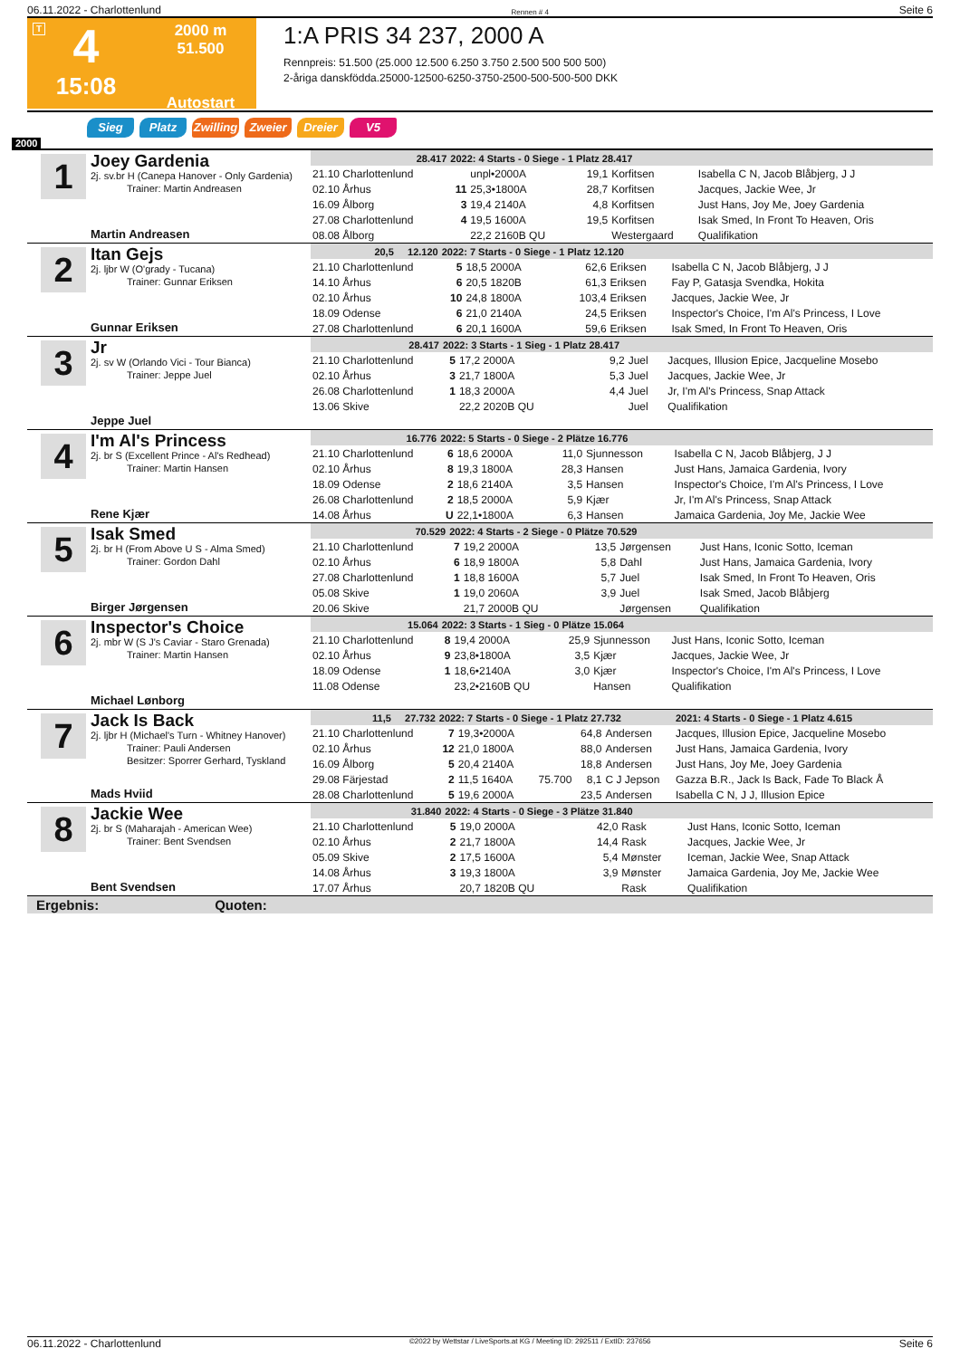06.11.2022 - Charlottenlund Rennen # 4 Seite 6
T
4
15:08
2000 m
51.500
Autostart
1:A PRIS 34 237, 2000 A
Rennpreis: 51.500 (25.000 12.500 6.250 3.750 2.500 500 500 500)
2-åriga danskfödda.25000-12500-6250-3750-2500-500-500-500 DKK
Sieg Platz Zwilling Zweier Dreier V5
2000
1
Joey Gardenia
2j. sv.br H (Canepa Hanover - Only Gardenia)
Trainer: Martin Andreasen
Martin Andreasen
| 28.417 | 2022: 4 Starts - 0 Siege - 1 Platz 28.417 | | | | | |
| --- | --- | --- | --- | --- | --- | --- |
| 21.10 Charlottenlund | | unpl•2000A | | 19,1 | Korfitsen | Isabella C N, Jacob Blåbjerg, J J |
| 02.10 Århus | 11 | 25,3•1800A | | 28,7 | Korfitsen | Jacques, Jackie Wee, Jr |
| 16.09 Ålborg | 3 | 19,4 2140A | | 4,8 | Korfitsen | Just Hans, Joy Me, Joey Gardenia |
| 27.08 Charlottenlund | 4 | 19,5 1600A | | 19,5 | Korfitsen | Isak Smed, In Front To Heaven, Oris |
| 08.08 Ålborg | | 22,2 2160B QU | | | Westergaard | Qualifikation |
2
Itan Gejs
2j. ljbr W (O'grady - Tucana)
Trainer: Gunnar Eriksen
Gunnar Eriksen
| 20,5 12.120 | 2022: 7 Starts - 0 Siege - 1 Platz 12.120 | | | | | |
| --- | --- | --- | --- | --- | --- | --- |
| 21.10 Charlottenlund | 5 | 18,5 2000A | | 62,6 | Eriksen | Isabella C N, Jacob Blåbjerg, J J |
| 14.10 Århus | 6 | 20,5 1820B | | 61,3 | Eriksen | Fay P, Gatasja Svendka, Hokita |
| 02.10 Århus | 10 | 24,8 1800A | | 103,4 | Eriksen | Jacques, Jackie Wee, Jr |
| 18.09 Odense | 6 | 21,0 2140A | | 24,5 | Eriksen | Inspector's Choice, I'm Al's Princess, I Love |
| 27.08 Charlottenlund | 6 | 20,1 1600A | | 59,6 | Eriksen | Isak Smed, In Front To Heaven, Oris |
3
Jr
2j. sv W (Orlando Vici - Tour Bianca)
Trainer: Jeppe Juel
Jeppe Juel
| 28.417 | 2022: 3 Starts - 1 Sieg - 1 Platz 28.417 | | | | | |
| --- | --- | --- | --- | --- | --- | --- |
| 21.10 Charlottenlund | 5 | 17,2 2000A | | 9,2 | Juel | Jacques, Illusion Epice, Jacqueline Mosebo |
| 02.10 Århus | 3 | 21,7 1800A | | 5,3 | Juel | Jacques, Jackie Wee, Jr |
| 26.08 Charlottenlund | 1 | 18,3 2000A | | 4,4 | Juel | Jr, I'm Al's Princess, Snap Attack |
| 13.06 Skive | | 22,2 2020B QU | | | Juel | Qualifikation |
4
I'm Al's Princess
2j. br S (Excellent Prince - Al's Redhead)
Trainer: Martin Hansen
Rene Kjær
| 16.776 | 2022: 5 Starts - 0 Siege - 2 Plätze 16.776 | | | | | |
| --- | --- | --- | --- | --- | --- | --- |
| 21.10 Charlottenlund | 6 | 18,6 2000A | | 11,0 | Sjunnesson | Isabella C N, Jacob Blåbjerg, J J |
| 02.10 Århus | 8 | 19,3 1800A | | 28,3 | Hansen | Just Hans, Jamaica Gardenia, Ivory |
| 18.09 Odense | 2 | 18,6 2140A | | 3,5 | Hansen | Inspector's Choice, I'm Al's Princess, I Love |
| 26.08 Charlottenlund | 2 | 18,5 2000A | | 5,9 | Kjær | Jr, I'm Al's Princess, Snap Attack |
| 14.08 Århus | U | 22,1•1800A | | 6,3 | Hansen | Jamaica Gardenia, Joy Me, Jackie Wee |
5
Isak Smed
2j. br H (From Above U S - Alma Smed)
Trainer: Gordon Dahl
Birger Jørgensen
| 70.529 | 2022: 4 Starts - 2 Siege - 0 Plätze 70.529 | | | | | |
| --- | --- | --- | --- | --- | --- | --- |
| 21.10 Charlottenlund | 7 | 19,2 2000A | | 13,5 | Jørgensen | Just Hans, Iconic Sotto, Iceman |
| 02.10 Århus | 6 | 18,9 1800A | | 5,8 | Dahl | Just Hans, Jamaica Gardenia, Ivory |
| 27.08 Charlottenlund | 1 | 18,8 1600A | | 5,7 | Juel | Isak Smed, In Front To Heaven, Oris |
| 05.08 Skive | 1 | 19,0 2060A | | 3,9 | Juel | Isak Smed, Jacob Blåbjerg |
| 20.06 Skive | | 21,7 2000B QU | | | Jørgensen | Qualifikation |
6
Inspector's Choice
2j. mbr W (S J's Caviar - Staro Grenada)
Trainer: Martin Hansen
Michael Lønborg
| 15.064 | 2022: 3 Starts - 1 Sieg - 0 Plätze 15.064 | | | | | |
| --- | --- | --- | --- | --- | --- | --- |
| 21.10 Charlottenlund | 8 | 19,4 2000A | | 25,9 | Sjunnesson | Just Hans, Iconic Sotto, Iceman |
| 02.10 Århus | 9 | 23,8•1800A | | 3,5 | Kjær | Jacques, Jackie Wee, Jr |
| 18.09 Odense | 1 | 18,6•2140A | | 3,0 | Kjær | Inspector's Choice, I'm Al's Princess, I Love |
| 11.08 Odense | | 23,2•2160B QU | | | Hansen | Qualifikation |
7
Jack Is Back
2j. ljbr H (Michael's Turn - Whitney Hanover)
Trainer: Pauli Andersen
Besitzer: Sporrer Gerhard, Tyskland
Mads Hviid
| 11,5 27.732 | 2022: 7 Starts - 0 Siege - 1 Platz 27.732 | | | | | 2021: 4 Starts - 0 Siege - 1 Platz 4.615 |
| --- | --- | --- | --- | --- | --- | --- |
| 21.10 Charlottenlund | 7 | 19,3•2000A | | 64,8 | Andersen | Jacques, Illusion Epice, Jacqueline Mosebo |
| 02.10 Århus | 12 | 21,0 1800A | | 88,0 | Andersen | Just Hans, Jamaica Gardenia, Ivory |
| 16.09 Ålborg | 5 | 20,4 2140A | | 18,8 | Andersen | Just Hans, Joy Me, Joey Gardenia |
| 29.08 Färjestad | 2 | 11,5 1640A | 75.700 | 8,1 | C J Jepson | Gazza B.R., Jack Is Back, Fade To Black Å |
| 28.08 Charlottenlund | 5 | 19,6 2000A | | 23,5 | Andersen | Isabella C N, J J, Illusion Epice |
8
Jackie Wee
2j. br S (Maharajah - American Wee)
Trainer: Bent Svendsen
Bent Svendsen
| 31.840 | 2022: 4 Starts - 0 Siege - 3 Plätze 31.840 | | | | | |
| --- | --- | --- | --- | --- | --- | --- |
| 21.10 Charlottenlund | 5 | 19,0 2000A | | 42,0 | Rask | Just Hans, Iconic Sotto, Iceman |
| 02.10 Århus | 2 | 21,7 1800A | | 14,4 | Rask | Jacques, Jackie Wee, Jr |
| 05.09 Skive | 2 | 17,5 1600A | | 5,4 | Mønster | Iceman, Jackie Wee, Snap Attack |
| 14.08 Århus | 3 | 19,3 1800A | | 3,9 | Mønster | Jamaica Gardenia, Joy Me, Jackie Wee |
| 17.07 Århus | | 20,7 1820B QU | | | Rask | Qualifikation |
Ergebnis: Quoten:
06.11.2022 - Charlottenlund ©2022 by Wettstar / LiveSports.at KG / Meeting ID: 292511 / ExtID: 237656 Seite 6